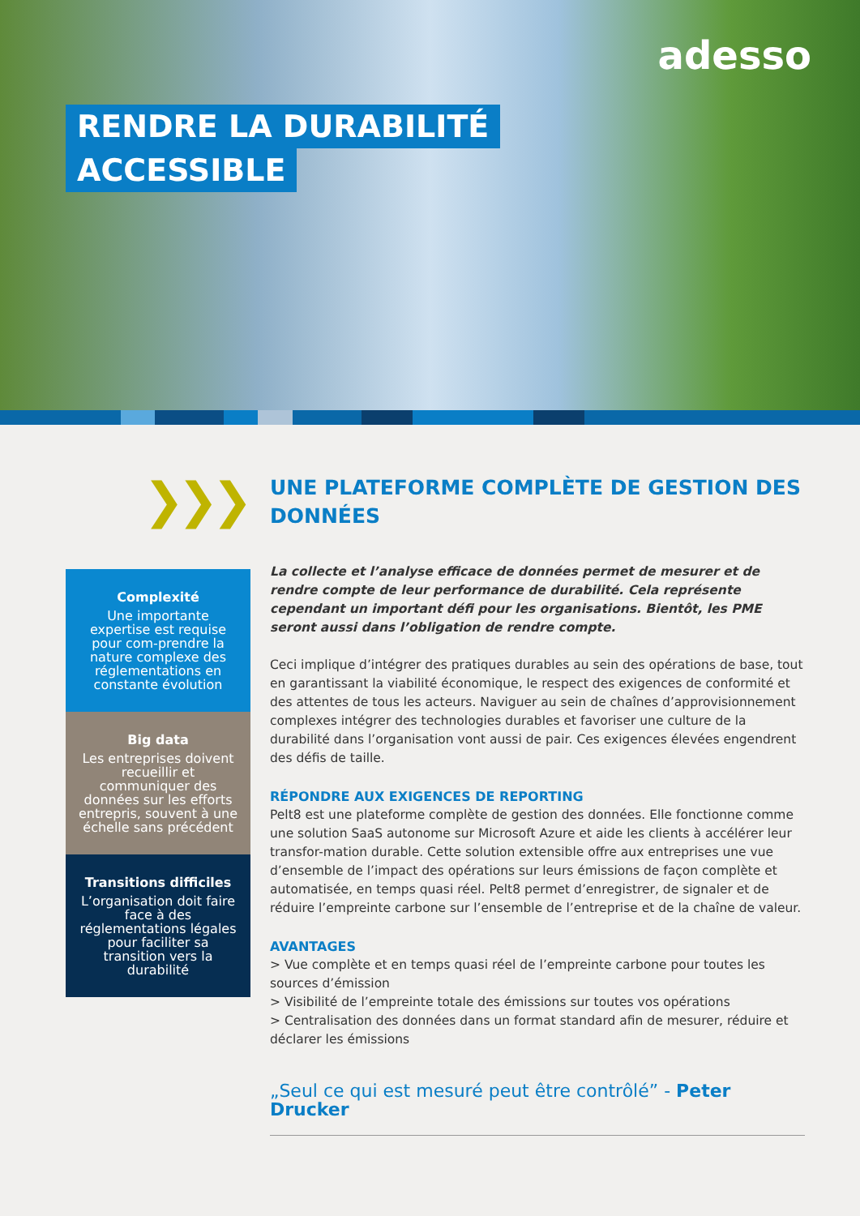adesso
RENDRE LA DURABILITÉ
ACCESSIBLE
❯❯❯
Complexité
Une importante expertise est requise pour com-prendre la nature complexe des réglementations en constante évolution
Big data
Les entreprises doivent recueillir et communiquer des données sur les efforts entrepris, souvent à une échelle sans précédent
Transitions difficiles
L’organisation doit faire face à des réglementations légales pour faciliter sa transition vers la durabilité
UNE PLATEFORME COMPLÈTE DE GESTION DES DONNÉES
La collecte et l’analyse efficace de données permet de mesurer et de rendre compte de leur performance de durabilité. Cela représente cependant un important défi pour les organisations. Bientôt, les PME seront aussi dans l’obligation de rendre compte.
Ceci implique d’intégrer des pratiques durables au sein des opérations de base, tout en garantissant la viabilité économique, le respect des exigences de conformité et des attentes de tous les acteurs. Naviguer au sein de chaînes d’approvisionnement complexes intégrer des technologies durables et favoriser une culture de la durabilité dans l’organisation vont aussi de pair. Ces exigences élevées engendrent des défis de taille.
RÉPONDRE AUX EXIGENCES DE REPORTING
Pelt8 est une plateforme complète de gestion des données. Elle fonctionne comme une solution SaaS autonome sur Microsoft Azure et aide les clients à accélérer leur transfor-mation durable. Cette solution extensible offre aux entreprises une vue d’ensemble de l’impact des opérations sur leurs émissions de façon complète et automatisée, en temps quasi réel. Pelt8 permet d’enregistrer, de signaler et de réduire l’empreinte carbone sur l’ensemble de l’entreprise et de la chaîne de valeur.
AVANTAGES
> Vue complète et en temps quasi réel de l’empreinte carbone pour toutes les sources d’émission
> Visibilité de l’empreinte totale des émissions sur toutes vos opérations
> Centralisation des données dans un format standard afin de mesurer, réduire et déclarer les émissions
„Seul ce qui est mesuré peut être contrôlé” - Peter Drucker